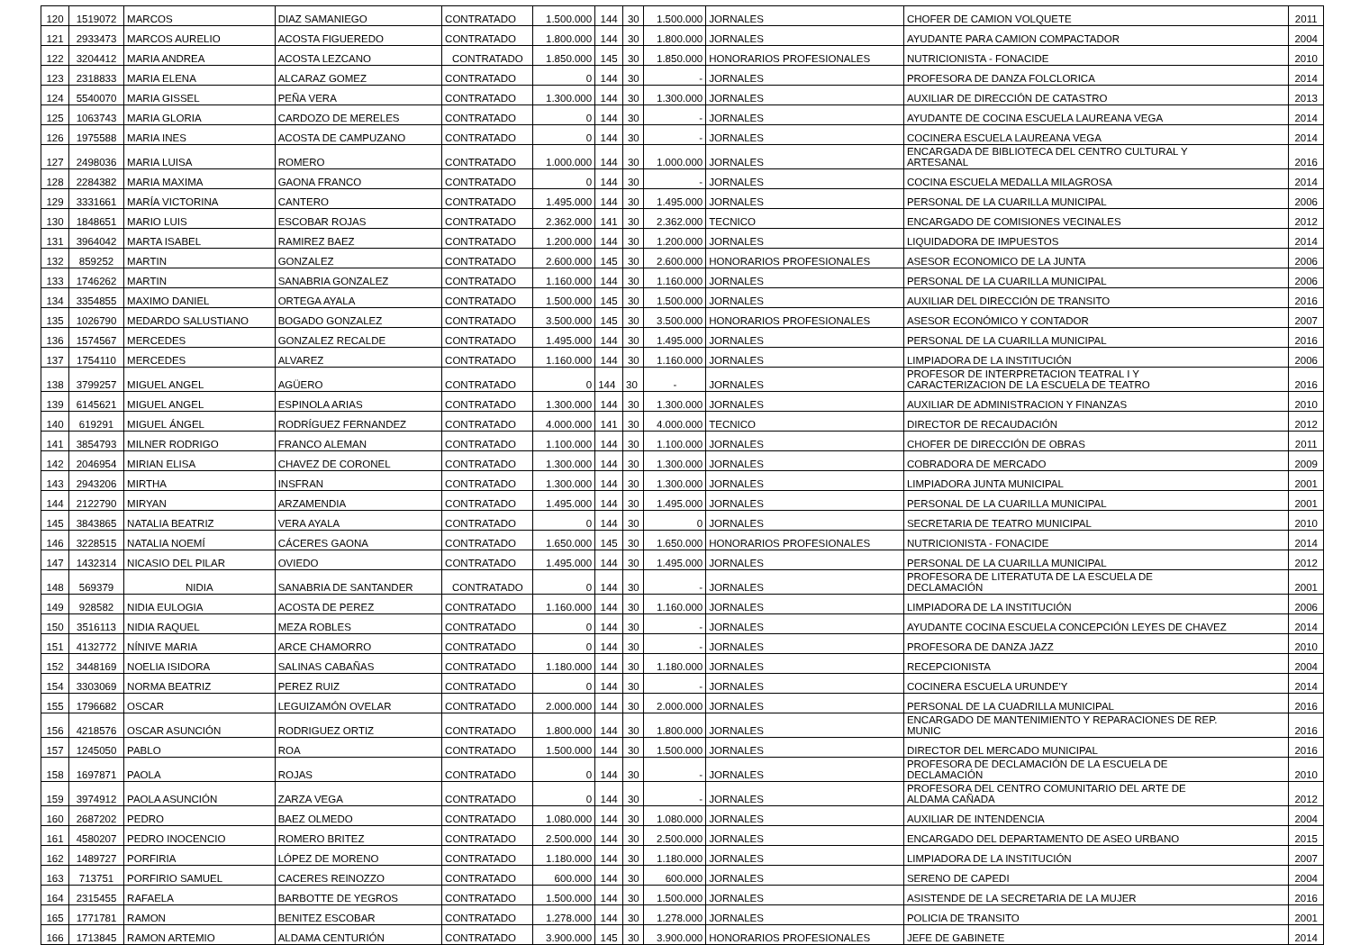| 120 | 1519072 | MARCOS | DIAZ SAMANIEGO | CONTRATADO | 1.500.000 | 144 | 30 | 1.500.000 | JORNALES | CHOFER DE CAMION VOLQUETE | 2011 |
| 121 | 2933473 | MARCOS AURELIO | ACOSTA FIGUEREDO | CONTRATADO | 1.800.000 | 144 | 30 | 1.800.000 | JORNALES | AYUDANTE PARA CAMION COMPACTADOR | 2004 |
| 122 | 3204412 | MARIA ANDREA | ACOSTA LEZCANO | CONTRATADO | 1.850.000 | 145 | 30 | 1.850.000 | HONORARIOS PROFESIONALES | NUTRICIONISTA - FONACIDE | 2010 |
| 123 | 2318833 | MARIA ELENA | ALCARAZ GOMEZ | CONTRATADO | 0 | 144 | 30 | - | JORNALES | PROFESORA DE DANZA FOLCLORICA | 2014 |
| 124 | 5540070 | MARIA GISSEL | PEÑA VERA | CONTRATADO | 1.300.000 | 144 | 30 | 1.300.000 | JORNALES | AUXILIAR DE DIRECCIÓN DE CATASTRO | 2013 |
| 125 | 1063743 | MARIA GLORIA | CARDOZO DE MERELES | CONTRATADO | 0 | 144 | 30 | - | JORNALES | AYUDANTE DE COCINA ESCUELA LAUREANA VEGA | 2014 |
| 126 | 1975588 | MARIA INES | ACOSTA DE CAMPUZANO | CONTRATADO | 0 | 144 | 30 | - | JORNALES | COCINERA ESCUELA LAUREANA VEGA | 2014 |
| 127 | 2498036 | MARIA LUISA | ROMERO | CONTRATADO | 1.000.000 | 144 | 30 | 1.000.000 | JORNALES | ENCARGADA DE BIBLIOTECA DEL CENTRO CULTURAL Y ARTESANAL | 2016 |
| 128 | 2284382 | MARIA MAXIMA | GAONA FRANCO | CONTRATADO | 0 | 144 | 30 | - | JORNALES | COCINA ESCUELA MEDALLA MILAGROSA | 2014 |
| 129 | 3331661 | MARÍA VICTORINA | CANTERO | CONTRATADO | 1.495.000 | 144 | 30 | 1.495.000 | JORNALES | PERSONAL DE LA CUARILLA MUNICIPAL | 2006 |
| 130 | 1848651 | MARIO LUIS | ESCOBAR ROJAS | CONTRATADO | 2.362.000 | 141 | 30 | 2.362.000 | TECNICO | ENCARGADO DE COMISIONES VECINALES | 2012 |
| 131 | 3964042 | MARTA ISABEL | RAMIREZ BAEZ | CONTRATADO | 1.200.000 | 144 | 30 | 1.200.000 | JORNALES | LIQUIDADORA DE IMPUESTOS | 2014 |
| 132 | 859252 | MARTIN | GONZALEZ | CONTRATADO | 2.600.000 | 145 | 30 | 2.600.000 | HONORARIOS PROFESIONALES | ASESOR ECONOMICO DE LA JUNTA | 2006 |
| 133 | 1746262 | MARTIN | SANABRIA GONZALEZ | CONTRATADO | 1.160.000 | 144 | 30 | 1.160.000 | JORNALES | PERSONAL DE LA CUARILLA MUNICIPAL | 2006 |
| 134 | 3354855 | MAXIMO DANIEL | ORTEGA AYALA | CONTRATADO | 1.500.000 | 145 | 30 | 1.500.000 | JORNALES | AUXILIAR DEL DIRECCIÓN DE TRANSITO | 2016 |
| 135 | 1026790 | MEDARDO SALUSTIANO | BOGADO GONZALEZ | CONTRATADO | 3.500.000 | 145 | 30 | 3.500.000 | HONORARIOS PROFESIONALES | ASESOR ECONÓMICO Y CONTADOR | 2007 |
| 136 | 1574567 | MERCEDES | GONZALEZ RECALDE | CONTRATADO | 1.495.000 | 144 | 30 | 1.495.000 | JORNALES | PERSONAL DE LA CUARILLA MUNICIPAL | 2016 |
| 137 | 1754110 | MERCEDES | ALVAREZ | CONTRATADO | 1.160.000 | 144 | 30 | 1.160.000 | JORNALES | LIMPIADORA DE LA INSTITUCIÓN | 2006 |
| 138 | 3799257 | MIGUEL ANGEL | AGÜERO | CONTRATADO | 0 | 144 | 30 | - | JORNALES | PROFESOR DE INTERPRETACION TEATRAL I Y CARACTERIZACION DE LA ESCUELA DE TEATRO | 2016 |
| 139 | 6145621 | MIGUEL ANGEL | ESPINOLA ARIAS | CONTRATADO | 1.300.000 | 144 | 30 | 1.300.000 | JORNALES | AUXILIAR DE ADMINISTRACION Y FINANZAS | 2010 |
| 140 | 619291 | MIGUEL ÁNGEL | RODRÍGUEZ FERNANDEZ | CONTRATADO | 4.000.000 | 141 | 30 | 4.000.000 | TECNICO | DIRECTOR DE RECAUDACIÓN | 2012 |
| 141 | 3854793 | MILNER RODRIGO | FRANCO ALEMAN | CONTRATADO | 1.100.000 | 144 | 30 | 1.100.000 | JORNALES | CHOFER DE DIRECCIÓN DE OBRAS | 2011 |
| 142 | 2046954 | MIRIAN ELISA | CHAVEZ DE CORONEL | CONTRATADO | 1.300.000 | 144 | 30 | 1.300.000 | JORNALES | COBRADORA DE MERCADO | 2009 |
| 143 | 2943206 | MIRTHA | INSFRAN | CONTRATADO | 1.300.000 | 144 | 30 | 1.300.000 | JORNALES | LIMPIADORA JUNTA MUNICIPAL | 2001 |
| 144 | 2122790 | MIRYAN | ARZAMENDIA | CONTRATADO | 1.495.000 | 144 | 30 | 1.495.000 | JORNALES | PERSONAL DE LA CUARILLA MUNICIPAL | 2001 |
| 145 | 3843865 | NATALIA BEATRIZ | VERA AYALA | CONTRATADO | 0 | 144 | 30 | 0 | JORNALES | SECRETARIA DE TEATRO MUNICIPAL | 2010 |
| 146 | 3228515 | NATALIA NOEMÍ | CÁCERES GAONA | CONTRATADO | 1.650.000 | 145 | 30 | 1.650.000 | HONORARIOS PROFESIONALES | NUTRICIONISTA - FONACIDE | 2014 |
| 147 | 1432314 | NICASIO DEL PILAR | OVIEDO | CONTRATADO | 1.495.000 | 144 | 30 | 1.495.000 | JORNALES | PERSONAL DE LA CUARILLA MUNICIPAL | 2012 |
| 148 | 569379 | NIDIA | SANABRIA DE SANTANDER | CONTRATADO | 0 | 144 | 30 | - | JORNALES | PROFESORA DE LITERATUTA DE LA ESCUELA DE DECLAMACIÓN | 2001 |
| 149 | 928582 | NIDIA EULOGIA | ACOSTA DE PEREZ | CONTRATADO | 1.160.000 | 144 | 30 | 1.160.000 | JORNALES | LIMPIADORA DE LA INSTITUCIÓN | 2006 |
| 150 | 3516113 | NIDIA RAQUEL | MEZA ROBLES | CONTRATADO | 0 | 144 | 30 | - | JORNALES | AYUDANTE COCINA ESCUELA CONCEPCIÓN LEYES DE CHAVEZ | 2014 |
| 151 | 4132772 | NÍNIVE MARIA | ARCE CHAMORRO | CONTRATADO | 0 | 144 | 30 | - | JORNALES | PROFESORA DE DANZA JAZZ | 2010 |
| 152 | 3448169 | NOELIA ISIDORA | SALINAS CABAÑAS | CONTRATADO | 1.180.000 | 144 | 30 | 1.180.000 | JORNALES | RECEPCIONISTA | 2004 |
| 154 | 3303069 | NORMA BEATRIZ | PEREZ RUIZ | CONTRATADO | 0 | 144 | 30 | - | JORNALES | COCINERA ESCUELA URUNDE'Y | 2014 |
| 155 | 1796682 | OSCAR | LEGUIZAMÓN OVELAR | CONTRATADO | 2.000.000 | 144 | 30 | 2.000.000 | JORNALES | PERSONAL DE LA CUADRILLA MUNICIPAL | 2016 |
| 156 | 4218576 | OSCAR ASUNCIÓN | RODRIGUEZ ORTIZ | CONTRATADO | 1.800.000 | 144 | 30 | 1.800.000 | JORNALES | ENCARGADO DE MANTENIMIENTO Y REPARACIONES DE REP. MUNIC | 2016 |
| 157 | 1245050 | PABLO | ROA | CONTRATADO | 1.500.000 | 144 | 30 | 1.500.000 | JORNALES | DIRECTOR DEL MERCADO MUNICIPAL | 2016 |
| 158 | 1697871 | PAOLA | ROJAS | CONTRATADO | 0 | 144 | 30 | - | JORNALES | PROFESORA DE DECLAMACIÓN DE LA ESCUELA DE DECLAMACIÓN | 2010 |
| 159 | 3974912 | PAOLA ASUNCIÓN | ZARZA VEGA | CONTRATADO | 0 | 144 | 30 | - | JORNALES | PROFESORA DEL CENTRO COMUNITARIO DEL ARTE DE ALDAMA CAÑADA | 2012 |
| 160 | 2687202 | PEDRO | BAEZ OLMEDO | CONTRATADO | 1.080.000 | 144 | 30 | 1.080.000 | JORNALES | AUXILIAR DE INTENDENCIA | 2004 |
| 161 | 4580207 | PEDRO INOCENCIO | ROMERO BRITEZ | CONTRATADO | 2.500.000 | 144 | 30 | 2.500.000 | JORNALES | ENCARGADO DEL DEPARTAMENTO DE ASEO URBANO | 2015 |
| 162 | 1489727 | PORFIRIA | LÓPEZ DE MORENO | CONTRATADO | 1.180.000 | 144 | 30 | 1.180.000 | JORNALES | LIMPIADORA DE LA INSTITUCIÓN | 2007 |
| 163 | 713751 | PORFIRIO SAMUEL | CACERES REINOZZO | CONTRATADO | 600.000 | 144 | 30 | 600.000 | JORNALES | SERENO DE CAPEDI | 2004 |
| 164 | 2315455 | RAFAELA | BARBOTTE DE YEGROS | CONTRATADO | 1.500.000 | 144 | 30 | 1.500.000 | JORNALES | ASISTENDE DE LA SECRETARIA DE LA MUJER | 2016 |
| 165 | 1771781 | RAMON | BENITEZ ESCOBAR | CONTRATADO | 1.278.000 | 144 | 30 | 1.278.000 | JORNALES | POLICIA DE TRANSITO | 2001 |
| 166 | 1713845 | RAMON ARTEMIO | ALDAMA CENTURIÓN | CONTRATADO | 3.900.000 | 145 | 30 | 3.900.000 | HONORARIOS PROFESIONALES | JEFE DE GABINETE | 2014 |